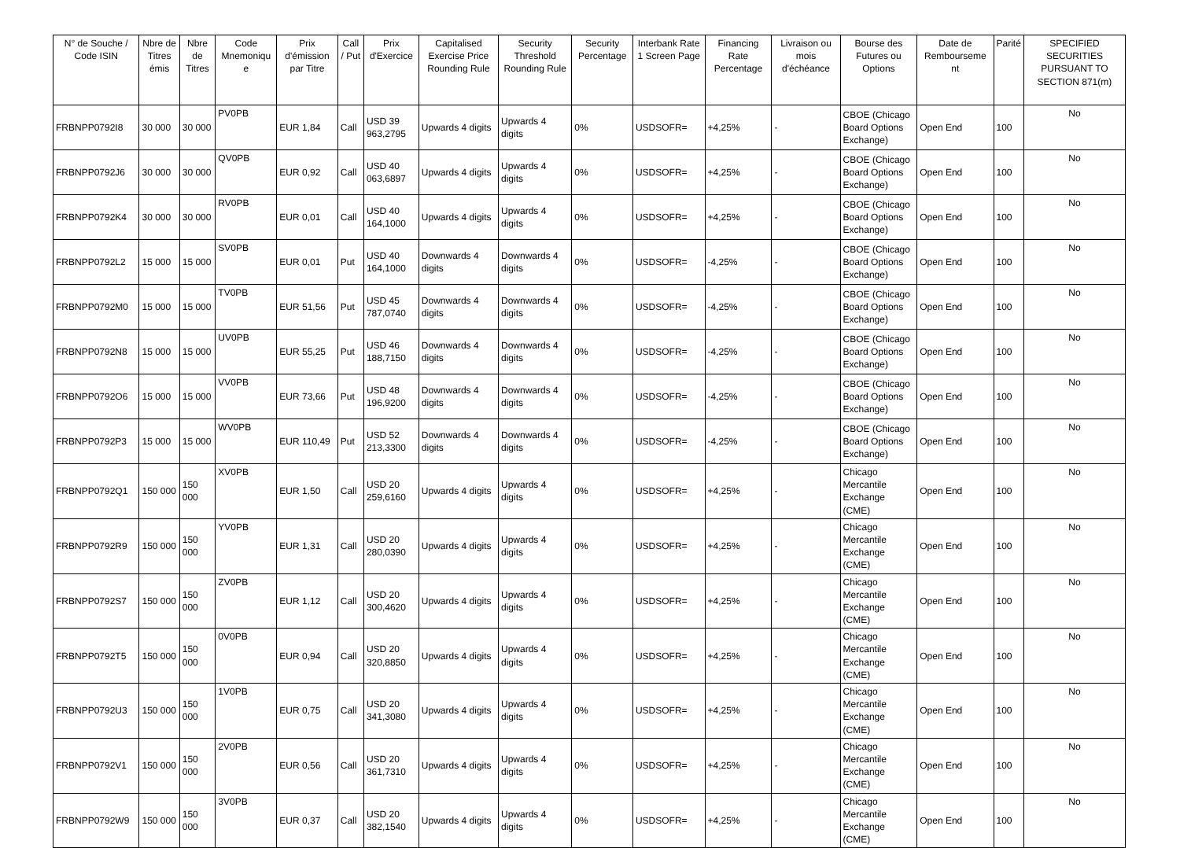| N° de Souche / Code ISIN | Nbre de Titres émis | Nbre de Titres | Code Mnemoniqu e | Prix d'émission par Titre | Call / Put | Prix d'Exercice | Capitalised Exercise Price Rounding Rule | Security Threshold Rounding Rule | Security Percentage | Interbank Rate 1 Screen Page | Financing Rate Percentage | Livraison ou mois d'échéance | Bourse des Futures ou Options | Date de Rembourseme nt | Parité | SPECIFIED SECURITIES PURSUANT TO SECTION 871(m) |
| --- | --- | --- | --- | --- | --- | --- | --- | --- | --- | --- | --- | --- | --- | --- | --- | --- |
| FRBNPP0792I8 | 30 000 | 30 000 | PV0PB | EUR 1,84 | Call | USD 39 963,2795 | Upwards 4 digits | Upwards 4 digits | 0% | USDSOFR= | +4,25% | - | CBOE (Chicago Board Options Exchange) | Open End | 100 | No |
| FRBNPP0792J6 | 30 000 | 30 000 | QV0PB | EUR 0,92 | Call | USD 40 063,6897 | Upwards 4 digits | Upwards 4 digits | 0% | USDSOFR= | +4,25% | - | CBOE (Chicago Board Options Exchange) | Open End | 100 | No |
| FRBNPP0792K4 | 30 000 | 30 000 | RV0PB | EUR 0,01 | Call | USD 40 164,1000 | Upwards 4 digits | Upwards 4 digits | 0% | USDSOFR= | +4,25% | - | CBOE (Chicago Board Options Exchange) | Open End | 100 | No |
| FRBNPP0792L2 | 15 000 | 15 000 | SV0PB | EUR 0,01 | Put | USD 40 164,1000 | Downwards 4 digits | Downwards 4 digits | 0% | USDSOFR= | -4,25% | - | CBOE (Chicago Board Options Exchange) | Open End | 100 | No |
| FRBNPP0792M0 | 15 000 | 15 000 | TV0PB | EUR 51,56 | Put | USD 45 787,0740 | Downwards 4 digits | Downwards 4 digits | 0% | USDSOFR= | -4,25% | - | CBOE (Chicago Board Options Exchange) | Open End | 100 | No |
| FRBNPP0792N8 | 15 000 | 15 000 | UV0PB | EUR 55,25 | Put | USD 46 188,7150 | Downwards 4 digits | Downwards 4 digits | 0% | USDSOFR= | -4,25% | - | CBOE (Chicago Board Options Exchange) | Open End | 100 | No |
| FRBNPP0792O6 | 15 000 | 15 000 | VV0PB | EUR 73,66 | Put | USD 48 196,9200 | Downwards 4 digits | Downwards 4 digits | 0% | USDSOFR= | -4,25% | - | CBOE (Chicago Board Options Exchange) | Open End | 100 | No |
| FRBNPP0792P3 | 15 000 | 15 000 | WV0PB | EUR 110,49 | Put | USD 52 213,3300 | Downwards 4 digits | Downwards 4 digits | 0% | USDSOFR= | -4,25% | - | CBOE (Chicago Board Options Exchange) | Open End | 100 | No |
| FRBNPP0792Q1 | 150 000 | 150 000 | XV0PB | EUR 1,50 | Call | USD 20 259,6160 | Upwards 4 digits | Upwards 4 digits | 0% | USDSOFR= | +4,25% | - | Chicago Mercantile Exchange (CME) | Open End | 100 | No |
| FRBNPP0792R9 | 150 000 | 150 000 | YV0PB | EUR 1,31 | Call | USD 20 280,0390 | Upwards 4 digits | Upwards 4 digits | 0% | USDSOFR= | +4,25% | - | Chicago Mercantile Exchange (CME) | Open End | 100 | No |
| FRBNPP0792S7 | 150 000 | 150 000 | ZV0PB | EUR 1,12 | Call | USD 20 300,4620 | Upwards 4 digits | Upwards 4 digits | 0% | USDSOFR= | +4,25% | - | Chicago Mercantile Exchange (CME) | Open End | 100 | No |
| FRBNPP0792T5 | 150 000 | 150 000 | 0V0PB | EUR 0,94 | Call | USD 20 320,8850 | Upwards 4 digits | Upwards 4 digits | 0% | USDSOFR= | +4,25% | - | Chicago Mercantile Exchange (CME) | Open End | 100 | No |
| FRBNPP0792U3 | 150 000 | 150 000 | 1V0PB | EUR 0,75 | Call | USD 20 341,3080 | Upwards 4 digits | Upwards 4 digits | 0% | USDSOFR= | +4,25% | - | Chicago Mercantile Exchange (CME) | Open End | 100 | No |
| FRBNPP0792V1 | 150 000 | 150 000 | 2V0PB | EUR 0,56 | Call | USD 20 361,7310 | Upwards 4 digits | Upwards 4 digits | 0% | USDSOFR= | +4,25% | - | Chicago Mercantile Exchange (CME) | Open End | 100 | No |
| FRBNPP0792W9 | 150 000 | 150 000 | 3V0PB | EUR 0,37 | Call | USD 20 382,1540 | Upwards 4 digits | Upwards 4 digits | 0% | USDSOFR= | +4,25% | - | Chicago Mercantile Exchange (CME) | Open End | 100 | No |